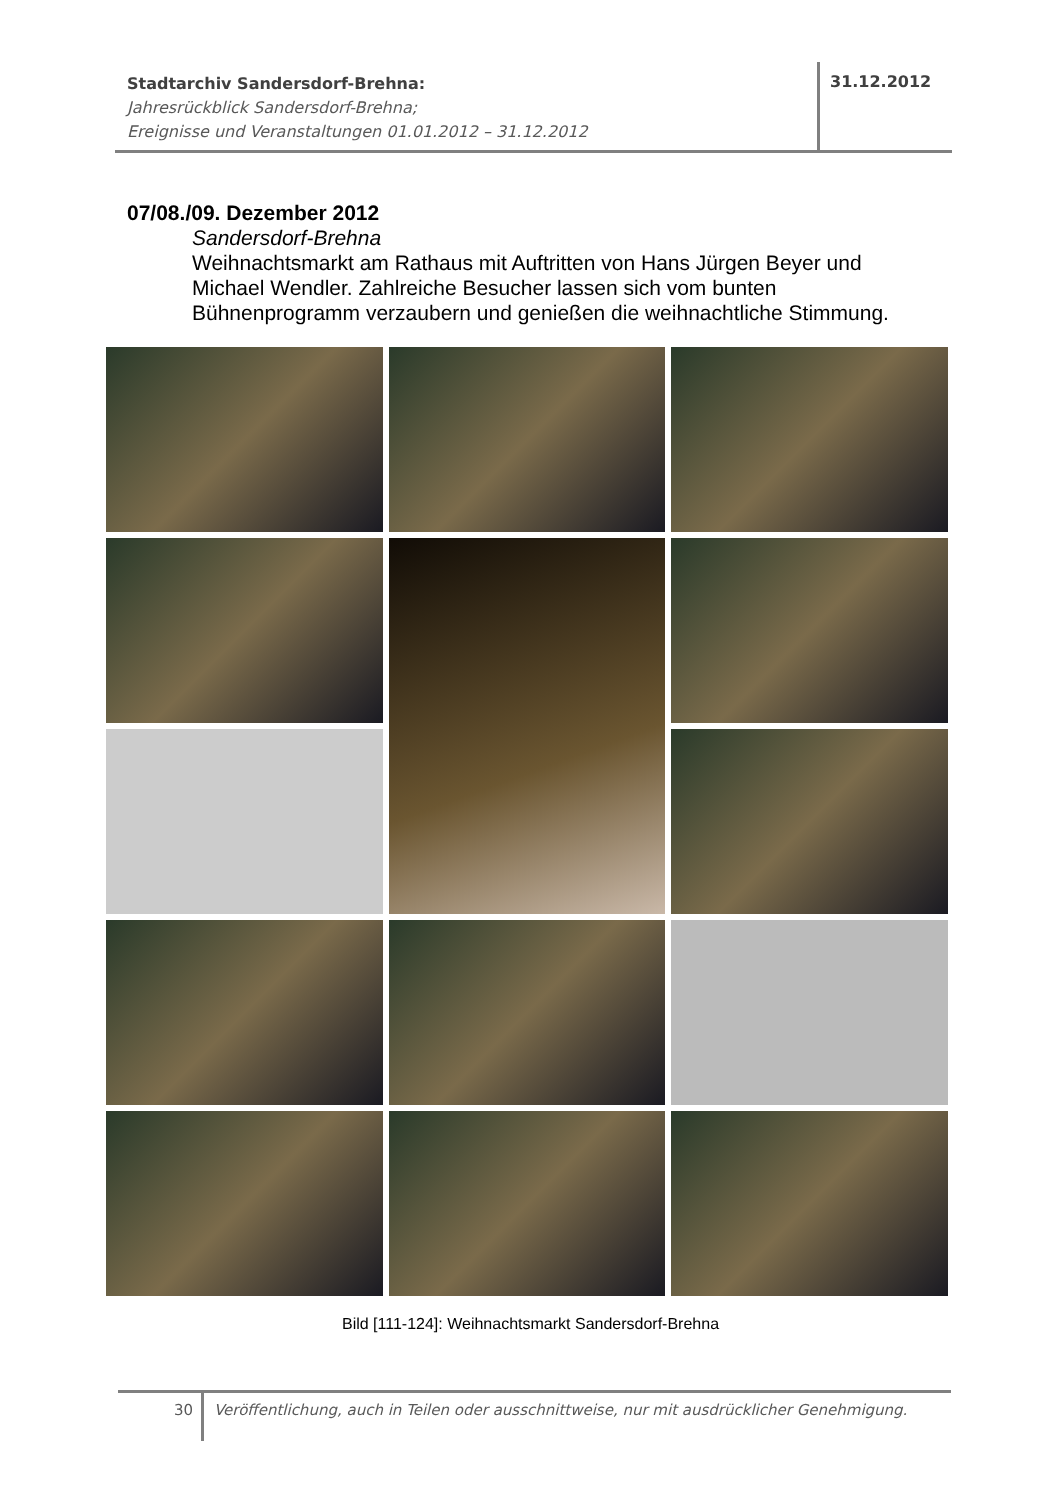Stadtarchiv Sandersdorf-Brehna:
Jahresrückblick Sandersdorf-Brehna;
Ereignisse und Veranstaltungen 01.01.2012 – 31.12.2012
31.12.2012
07/08./09. Dezember 2012
Sandersdorf-Brehna
Weihnachtsmarkt am Rathaus mit Auftritten von Hans Jürgen Beyer und Michael Wendler. Zahlreiche Besucher lassen sich vom bunten Bühnenprogramm verzaubern und genießen die weihnachtliche Stimmung.
Bild [111-124]: Weihnachtsmarkt Sandersdorf-Brehna
30
Veröffentlichung, auch in Teilen oder ausschnittweise, nur mit ausdrücklicher Genehmigung.